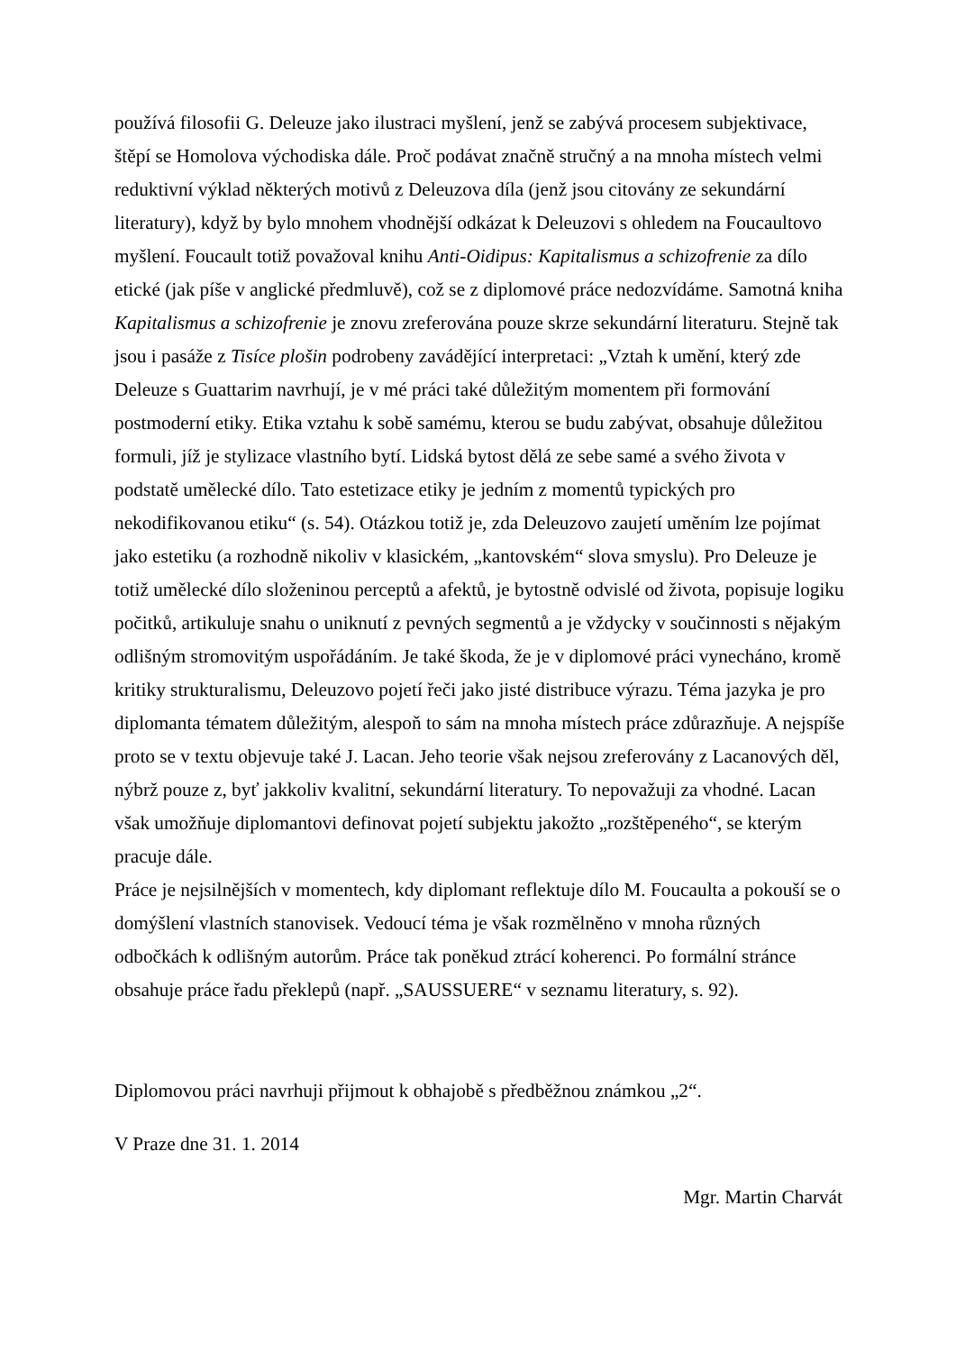používá filosofii G. Deleuze jako ilustraci myšlení, jenž se zabývá procesem subjektivace, štěpí se Homolova východiska dále. Proč podávat značně stručný a na mnoha místech velmi reduktivní výklad některých motivů z Deleuzova díla (jenž jsou citovány ze sekundární literatury), když by bylo mnohem vhodnější odkázat k Deleuzovi s ohledem na Foucaultovo myšlení. Foucault totiž považoval knihu Anti-Oidipus: Kapitalismus a schizofrenie za dílo etické (jak píše v anglické předmluvě), což se z diplomové práce nedozvídáme. Samotná kniha Kapitalismus a schizofrenie je znovu zreferována pouze skrze sekundární literaturu. Stejně tak jsou i pasáže z Tisíce plošin podrobeny zavádějící interpretaci: „Vztah k umění, který zde Deleuze s Guattarim navrhují, je v mé práci také důležitým momentem při formování postmoderní etiky. Etika vztahu k sobě samému, kterou se budu zabývat, obsahuje důležitou formuli, jíž je stylizace vlastního bytí. Lidská bytost dělá ze sebe samé a svého života v podstatě umělecké dílo. Tato estetizace etiky je jedním z momentů typických pro nekodifikovanou etiku“ (s. 54). Otázkou totiž je, zda Deleuzovo zaujetí uměním lze pojímat jako estetiku (a rozhodně nikoliv v klasickém, „kantovském“ slova smyslu). Pro Deleuze je totiž umělecké dílo složeninou perceptů a afektů, je bytostně odvislé od života, popisuje logiku počitků, artikuluje snahu o uniknutí z pevných segmentů a je vždycky v součinnosti s nějakým odlišným stromovitým uspořádáním. Je také škoda, že je v diplomové práci vynecháno, kromě kritiky strukturalismu, Deleuzovo pojetí řeči jako jisté distribuce výrazu. Téma jazyka je pro diplomanta tématem důležitým, alespoň to sám na mnoha místech práce zdůrazňuje. A nejspíše proto se v textu objevuje také J. Lacan. Jeho teorie však nejsou zreferovány z Lacanových děl, nýbrž pouze z, byť jakkoliv kvalitní, sekundární literatury. To nepovažuji za vhodné. Lacan však umožňuje diplomantovi definovat pojetí subjektu jakožto „rozštěpeného“, se kterým pracuje dále.
Práce je nejsilnějších v momentech, kdy diplomant reflektuje dílo M. Foucaulta a pokouší se o domýšlení vlastních stanovisek. Vedoucí téma je však rozmělněno v mnoha různých odbočkách k odlišným autorům. Práce tak poněkud ztrácí koherenci. Po formální stránce obsahuje práce řadu překlepů (např. „SAUSSUERE“ v seznamu literatury, s. 92).
Diplomovou práci navrhuji přijmout k obhajobě s předběžnou známkou „2“.
V Praze dne 31. 1. 2014
Mgr. Martin Charvát